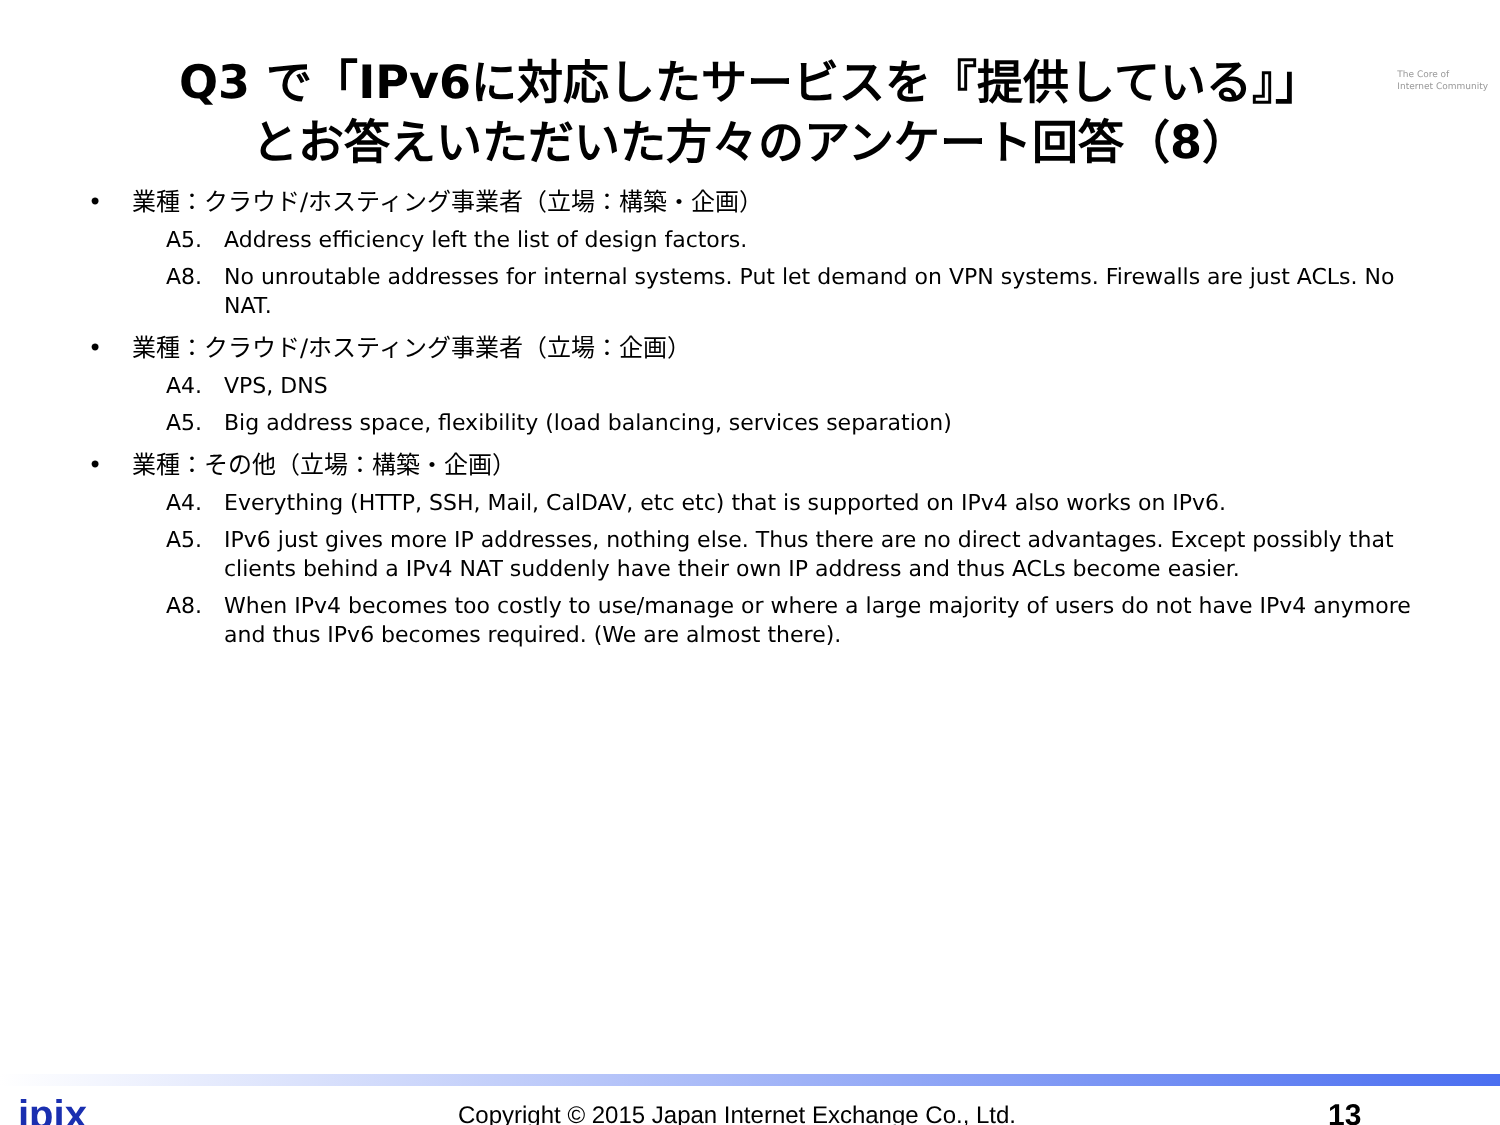The Core of
Internet Community
Q3 で「IPv6に対応したサービスを『提供している』」
とお答えいただいた方々のアンケート回答（8）
• 業種：クラウド/ホスティング事業者（立場：構築・企画）
A5. Address efficiency left the list of design factors.
A8. No unroutable addresses for internal systems. Put let demand on VPN systems. Firewalls are just ACLs. No NAT.
• 業種：クラウド/ホスティング事業者（立場：企画）
A4. VPS, DNS
A5. Big address space, flexibility (load balancing, services separation)
• 業種：その他（立場：構築・企画）
A4. Everything (HTTP, SSH, Mail, CalDAV, etc etc) that is supported on IPv4 also works on IPv6.
A5. IPv6 just gives more IP addresses, nothing else. Thus there are no direct advantages. Except possibly that clients behind a IPv4 NAT suddenly have their own IP address and thus ACLs become easier.
A8. When IPv4 becomes too costly to use/manage or where a large majority of users do not have IPv4 anymore and thus IPv6 becomes required. (We are almost there).
jpix Copyright © 2015 Japan Internet Exchange Co., Ltd. 13